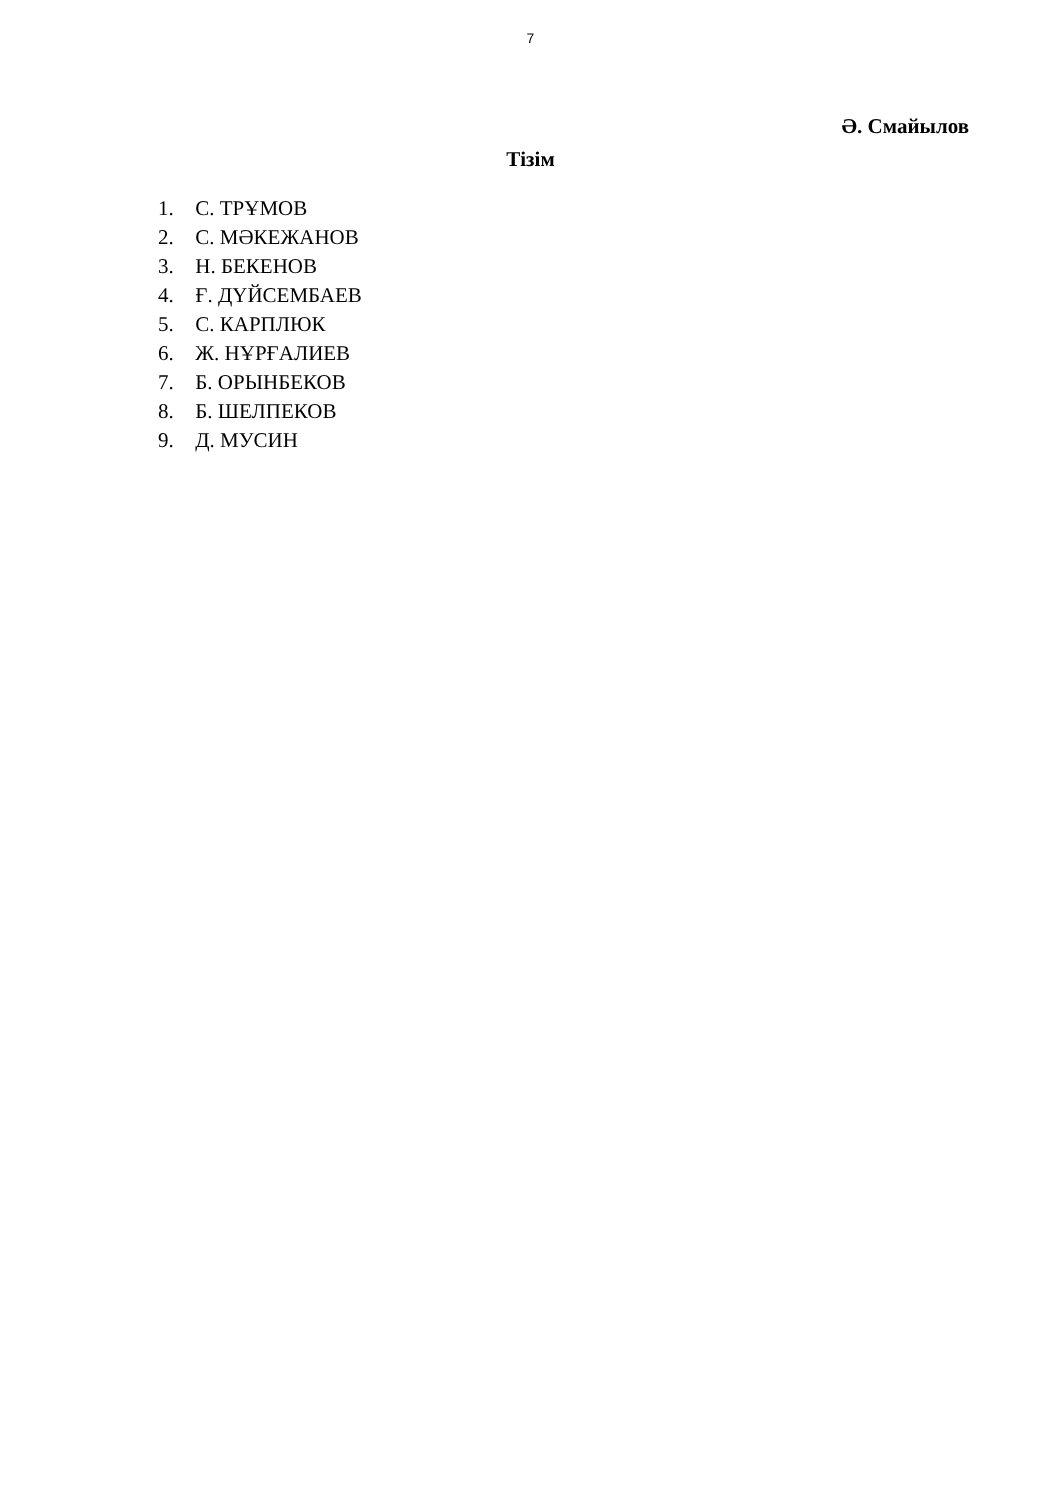7
Ә. Смайылов
Тізім
1. С. ТРҰМОВ
2. С. МӘКЕЖАНОВ
3. Н. БЕКЕНОВ
4. Ғ. ДҮЙСЕМБАЕВ
5. С. КАРПЛЮК
6. Ж. НҰРҒАЛИЕВ
7. Б. ОРЫНБЕКОВ
8. Б. ШЕЛПЕКОВ
9. Д. МУСИН